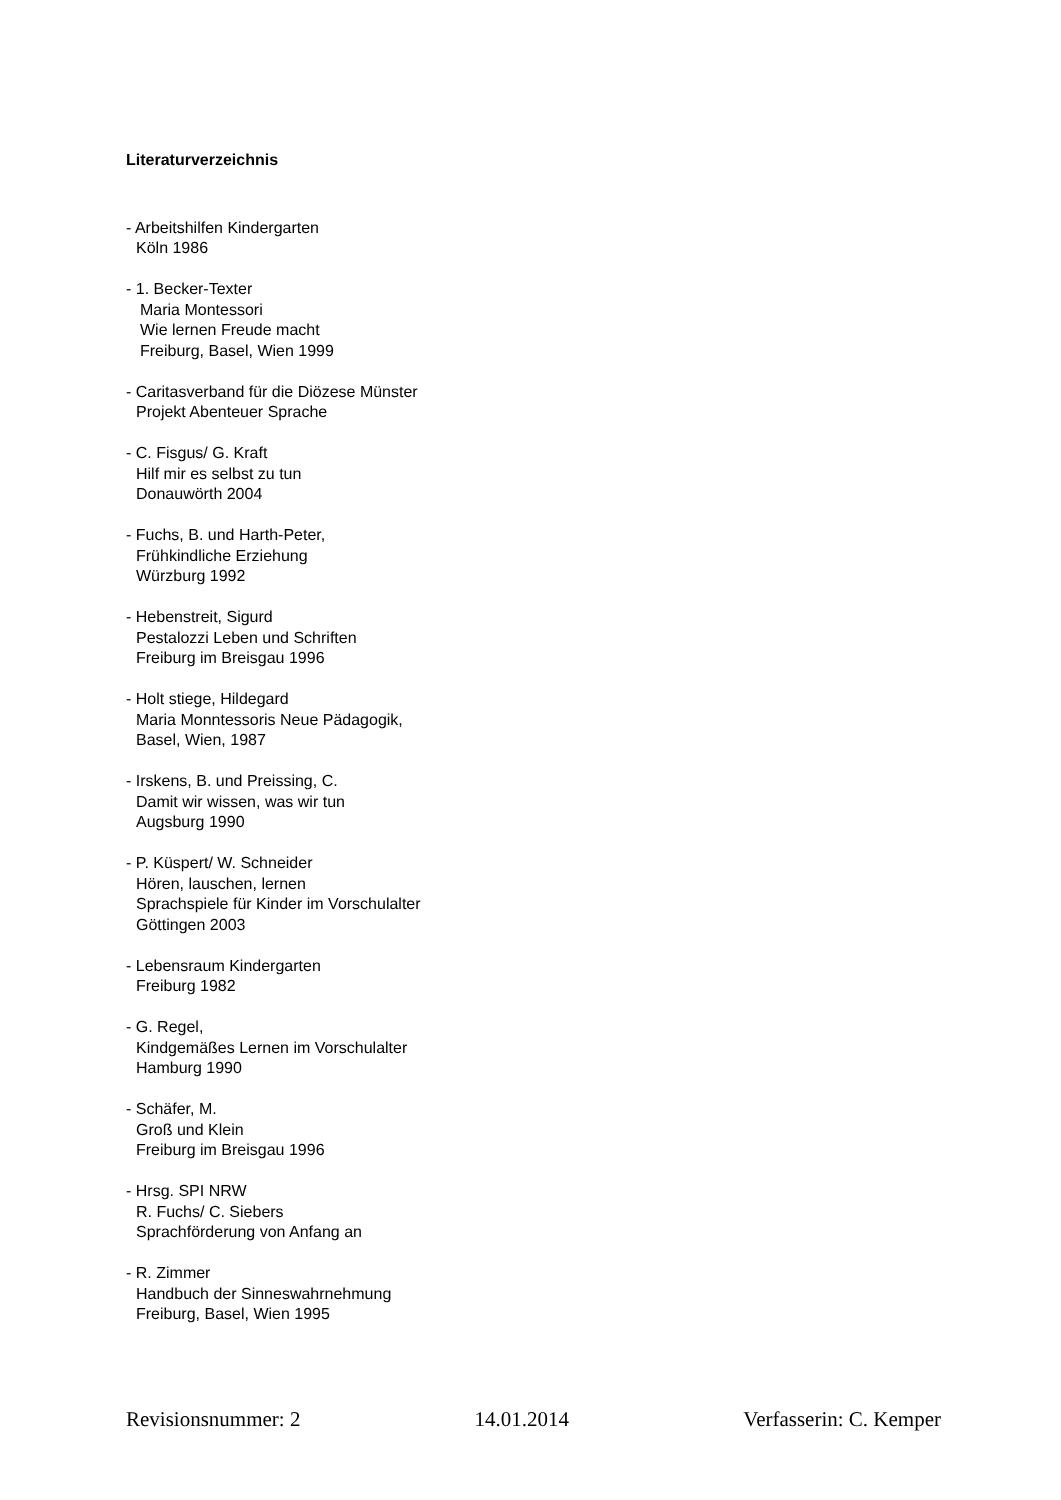Literaturverzeichnis
- Arbeitshilfen Kindergarten
Köln 1986
- 1. Becker-Texter
Maria Montessori
Wie lernen Freude macht
Freiburg, Basel, Wien 1999
- Caritasverband für die Diözese Münster
Projekt Abenteuer Sprache
- C. Fisgus/ G. Kraft
Hilf mir es selbst zu tun
Donauwörth 2004
- Fuchs, B. und Harth-Peter,
Frühkindliche Erziehung
Würzburg 1992
- Hebenstreit, Sigurd
Pestalozzi Leben und Schriften
Freiburg im Breisgau 1996
- Holt stiege, Hildegard
Maria Monntessoris Neue Pädagogik,
Basel, Wien, 1987
- Irskens, B. und Preissing, C.
Damit wir wissen, was wir tun
Augsburg 1990
- P. Küspert/ W. Schneider
Hören, lauschen, lernen
Sprachspiele für Kinder im Vorschulalter
Göttingen 2003
- Lebensraum Kindergarten
Freiburg 1982
- G. Regel,
Kindgemäßes Lernen im Vorschulalter
Hamburg 1990
- Schäfer, M.
Groß und Klein
Freiburg im Breisgau 1996
- Hrsg. SPI NRW
R. Fuchs/ C. Siebers
Sprachförderung von Anfang an
- R. Zimmer
Handbuch der Sinneswahrnehmung
Freiburg, Basel, Wien 1995
Revisionsnummer: 2 14.01.2014 Verfasserin: C. Kemper